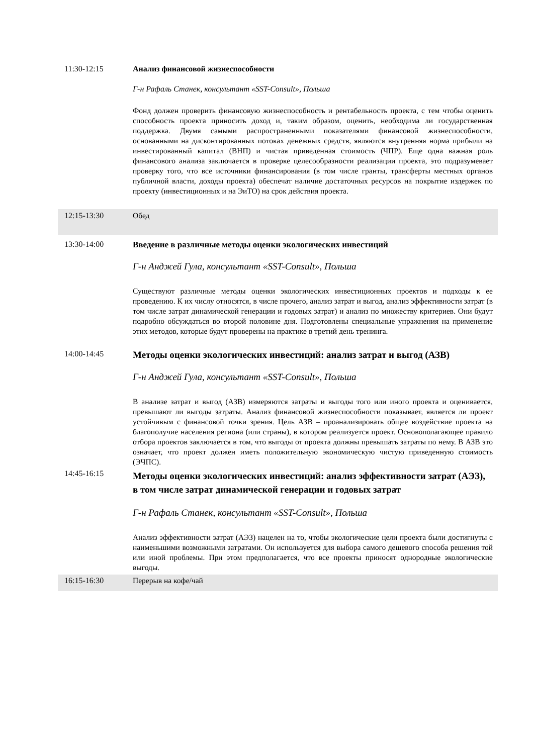11:30-12:15 Анализ финансовой жизнеспособности
Г-н Рафаль Станек, консультант «SST-Consult», Польша
Фонд должен проверить финансовую жизнеспособность и рентабельность проекта, с тем чтобы оценить способность проекта приносить доход и, таким образом, оценить, необходима ли государственная поддержка. Двумя самыми распространенными показателями финансовой жизнеспособности, основанными на дисконтированных потоках денежных средств, являются внутренняя норма прибыли на инвестированный капитал (ВНП) и чистая приведенная стоимость (ЧПР). Еще одна важная роль финансового анализа заключается в проверке целесообразности реализации проекта, это подразумевает проверку того, что все источники финансирования (в том числе гранты, трансферты местных органов публичной власти, доходы проекта) обеспечат наличие достаточных ресурсов на покрытие издержек по проекту (инвестиционных и на ЭиТО) на срок действия проекта.
12:15-13:30 Обед
13:30-14:00 Введение в различные методы оценки экологических инвестиций
Г-н Анджей Гула, консультант «SST-Consult», Польша
Существуют различные методы оценки экологических инвестиционных проектов и подходы к ее проведению. К их числу относятся, в числе прочего, анализ затрат и выгод, анализ эффективности затрат (в том числе затрат динамической генерации и годовых затрат) и анализ по множеству критериев. Они будут подробно обсуждаться во второй половине дня. Подготовлены специальные упражнения на применение этих методов, которые будут проверены на практике в третий день тренинга.
14:00-14:45
Методы оценки экологических инвестиций: анализ затрат и выгод (АЗВ)
Г-н Анджей Гула, консультант «SST-Consult», Польша
В анализе затрат и выгод (АЗВ) измеряются затраты и выгоды того или иного проекта и оценивается, превышают ли выгоды затраты. Анализ финансовой жизнеспособности показывает, является ли проект устойчивым с финансовой точки зрения. Цель АЗВ – проанализировать общее воздействие проекта на благополучие населения региона (или страны), в котором реализуется проект. Основополагающее правило отбора проектов заключается в том, что выгоды от проекта должны превышать затраты по нему. В АЗВ это означает, что проект должен иметь положительную экономическую чистую приведенную стоимость (ЭЧПС).
14:45-16:15
Методы оценки экологических инвестиций: анализ эффективности затрат (АЭЗ), в том числе затрат динамической генерации и годовых затрат
Г-н Рафаль Станек, консультант «SST-Consult», Польша
Анализ эффективности затрат (АЭЗ) нацелен на то, чтобы экологические цели проекта были достигнуты с наименьшими возможными затратами. Он используется для выбора самого дешевого способа решения той или иной проблемы. При этом предполагается, что все проекты приносят однородные экологические выгоды.
16:15-16:30 Перерыв на кофе/чай